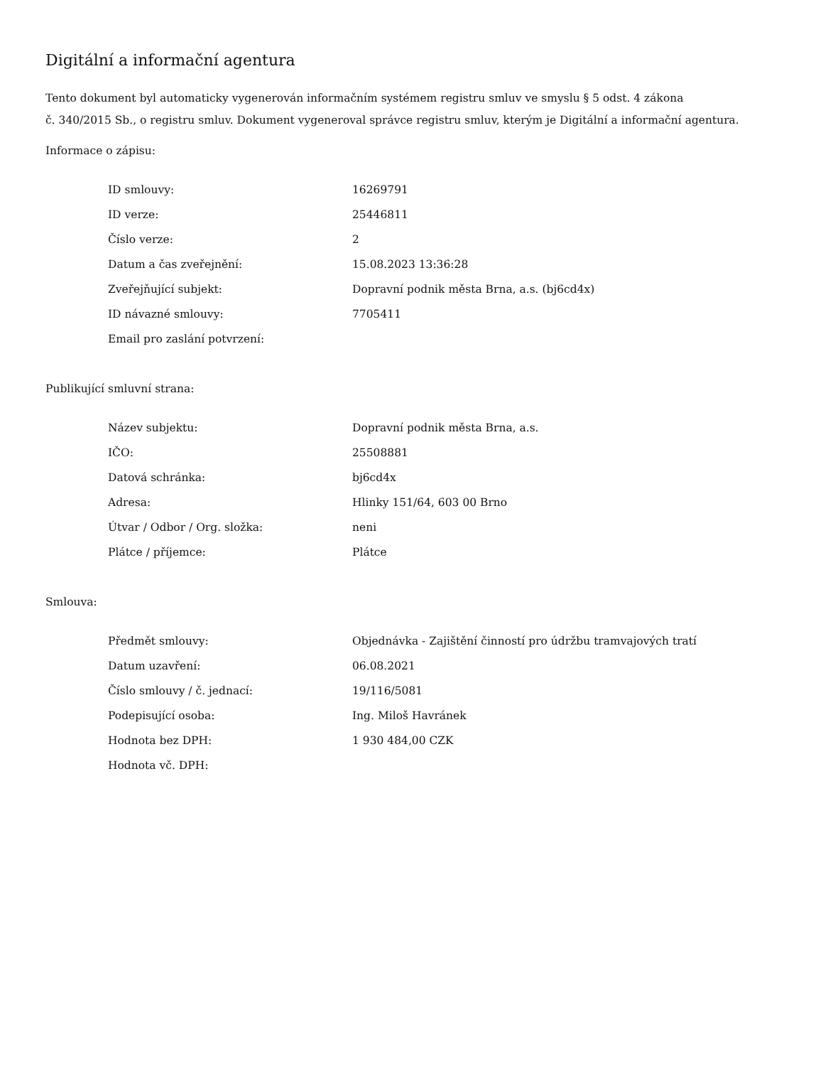Digitální a informační agentura
Tento dokument byl automaticky vygenerován informačním systémem registru smluv ve smyslu § 5 odst. 4 zákona
č. 340/2015 Sb., o registru smluv. Dokument vygeneroval správce registru smluv, kterým je Digitální a informační agentura.
Informace o zápisu:
| ID smlouvy: | 16269791 |
| ID verze: | 25446811 |
| Číslo verze: | 2 |
| Datum a čas zveřejnění: | 15.08.2023 13:36:28 |
| Zveřejňující subjekt: | Dopravní podnik města Brna, a.s. (bj6cd4x) |
| ID návazné smlouvy: | 7705411 |
| Email pro zaslání potvrzení: | |
Publikující smluvní strana:
| Název subjektu: | Dopravní podnik města Brna, a.s. |
| IČO: | 25508881 |
| Datová schránka: | bj6cd4x |
| Adresa: | Hlinky 151/64, 603 00 Brno |
| Útvar / Odbor / Org. složka: | neni |
| Plátce / příjemce: | Plátce |
Smlouva:
| Předmět smlouvy: | Objednávka - Zajištění činností pro údržbu tramvajových tratí |
| Datum uzavření: | 06.08.2021 |
| Číslo smlouvy / č. jednací: | 19/116/5081 |
| Podepisující osoba: | Ing. Miloš Havránek |
| Hodnota bez DPH: | 1 930 484,00 CZK |
| Hodnota vč. DPH: | |